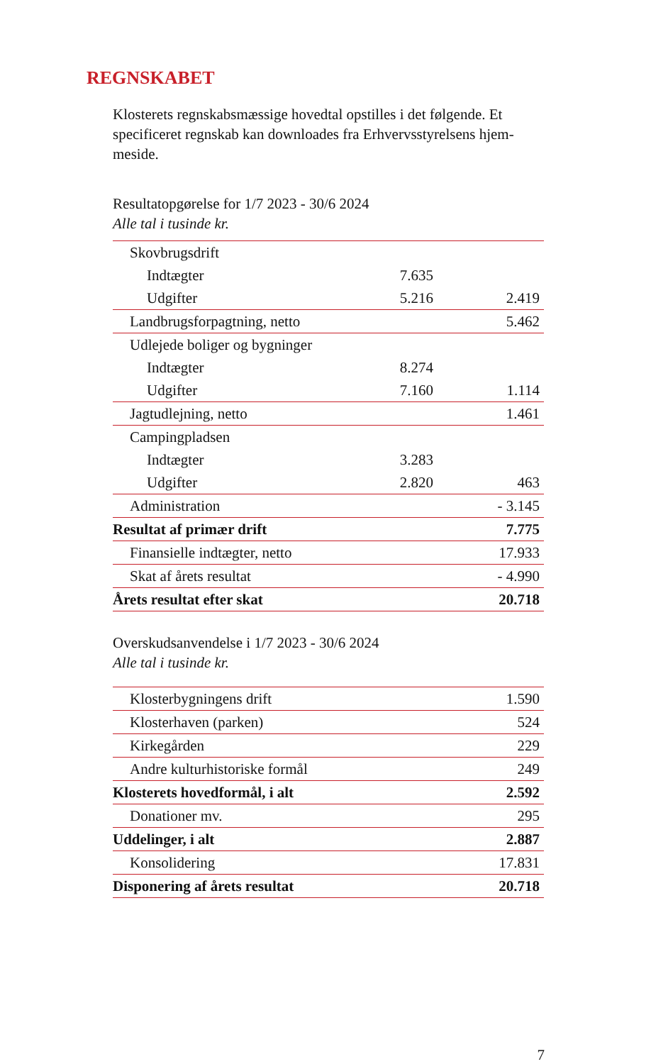REGNSKABET
Klosterets regnskabsmæssige hovedtal opstilles i det følgende. Et specificeret regnskab kan downloades fra Erhvervsstyrelsens hjem-meside.
Resultatopgørelse for 1/7 2023 - 30/6 2024
Alle tal i tusinde kr.
| Skovbrugsdrift | | |
| Indtægter | 7.635 | |
| Udgifter | 5.216 | 2.419 |
| Landbrugsforpagtning, netto | | 5.462 |
| Udlejede boliger og bygninger | | |
| Indtægter | 8.274 | |
| Udgifter | 7.160 | 1.114 |
| Jagtudlejning, netto | | 1.461 |
| Campingpladsen | | |
| Indtægter | 3.283 | |
| Udgifter | 2.820 | 463 |
| Administration | | - 3.145 |
| Resultat af primær drift | | 7.775 |
| Finansielle indtægter, netto | | 17.933 |
| Skat af årets resultat | | - 4.990 |
| Årets resultat efter skat | | 20.718 |
Overskudsanvendelse i 1/7 2023 - 30/6 2024
Alle tal i tusinde kr.
| Klosterbygningens drift | 1.590 |
| Klosterhaven (parken) | 524 |
| Kirkegården | 229 |
| Andre kulturhistoriske formål | 249 |
| Klosterets hovedformål, i alt | 2.592 |
| Donationer mv. | 295 |
| Uddelinger, i alt | 2.887 |
| Konsolidering | 17.831 |
| Disponering af årets resultat | 20.718 |
7